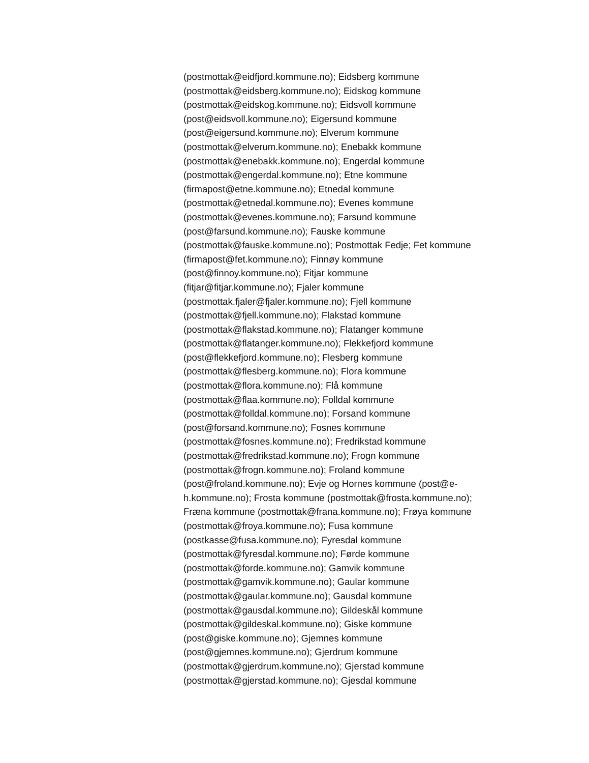(postmottak@eidfjord.kommune.no); Eidsberg kommune
(postmottak@eidsberg.kommune.no); Eidskog kommune
(postmottak@eidskog.kommune.no); Eidsvoll kommune
(post@eidsvoll.kommune.no); Eigersund kommune
(post@eigersund.kommune.no); Elverum kommune
(postmottak@elverum.kommune.no); Enebakk kommune
(postmottak@enebakk.kommune.no); Engerdal kommune
(postmottak@engerdal.kommune.no); Etne kommune
(firmapost@etne.kommune.no); Etnedal kommune
(postmottak@etnedal.kommune.no); Evenes kommune
(postmottak@evenes.kommune.no); Farsund kommune
(post@farsund.kommune.no); Fauske kommune
(postmottak@fauske.kommune.no); Postmottak Fedje; Fet kommune
(firmapost@fet.kommune.no); Finnøy kommune
(post@finnoy.kommune.no); Fitjar kommune
(fitjar@fitjar.kommune.no); Fjaler kommune
(postmottak.fjaler@fjaler.kommune.no); Fjell kommune
(postmottak@fjell.kommune.no); Flakstad kommune
(postmottak@flakstad.kommune.no); Flatanger kommune
(postmottak@flatanger.kommune.no); Flekkefjord kommune
(post@flekkefjord.kommune.no); Flesberg kommune
(postmottak@flesberg.kommune.no); Flora kommune
(postmottak@flora.kommune.no); Flå kommune
(postmottak@flaa.kommune.no); Folldal kommune
(postmottak@folldal.kommune.no); Forsand kommune
(post@forsand.kommune.no); Fosnes kommune
(postmottak@fosnes.kommune.no); Fredrikstad kommune
(postmottak@fredrikstad.kommune.no); Frogn kommune
(postmottak@frogn.kommune.no); Froland kommune
(post@froland.kommune.no); Evje og Hornes kommune (post@e-
h.kommune.no); Frosta kommune (postmottak@frosta.kommune.no);
Fræna kommune (postmottak@frana.kommune.no); Frøya kommune
(postmottak@froya.kommune.no); Fusa kommune
(postkasse@fusa.kommune.no); Fyresdal kommune
(postmottak@fyresdal.kommune.no); Førde kommune
(postmottak@forde.kommune.no); Gamvik kommune
(postmottak@gamvik.kommune.no); Gaular kommune
(postmottak@gaular.kommune.no); Gausdal kommune
(postmottak@gausdal.kommune.no); Gildeskål kommune
(postmottak@gildeskal.kommune.no); Giske kommune
(post@giske.kommune.no); Gjemnes kommune
(post@gjemnes.kommune.no); Gjerdrum kommune
(postmottak@gjerdrum.kommune.no); Gjerstad kommune
(postmottak@gjerstad.kommune.no); Gjesdal kommune